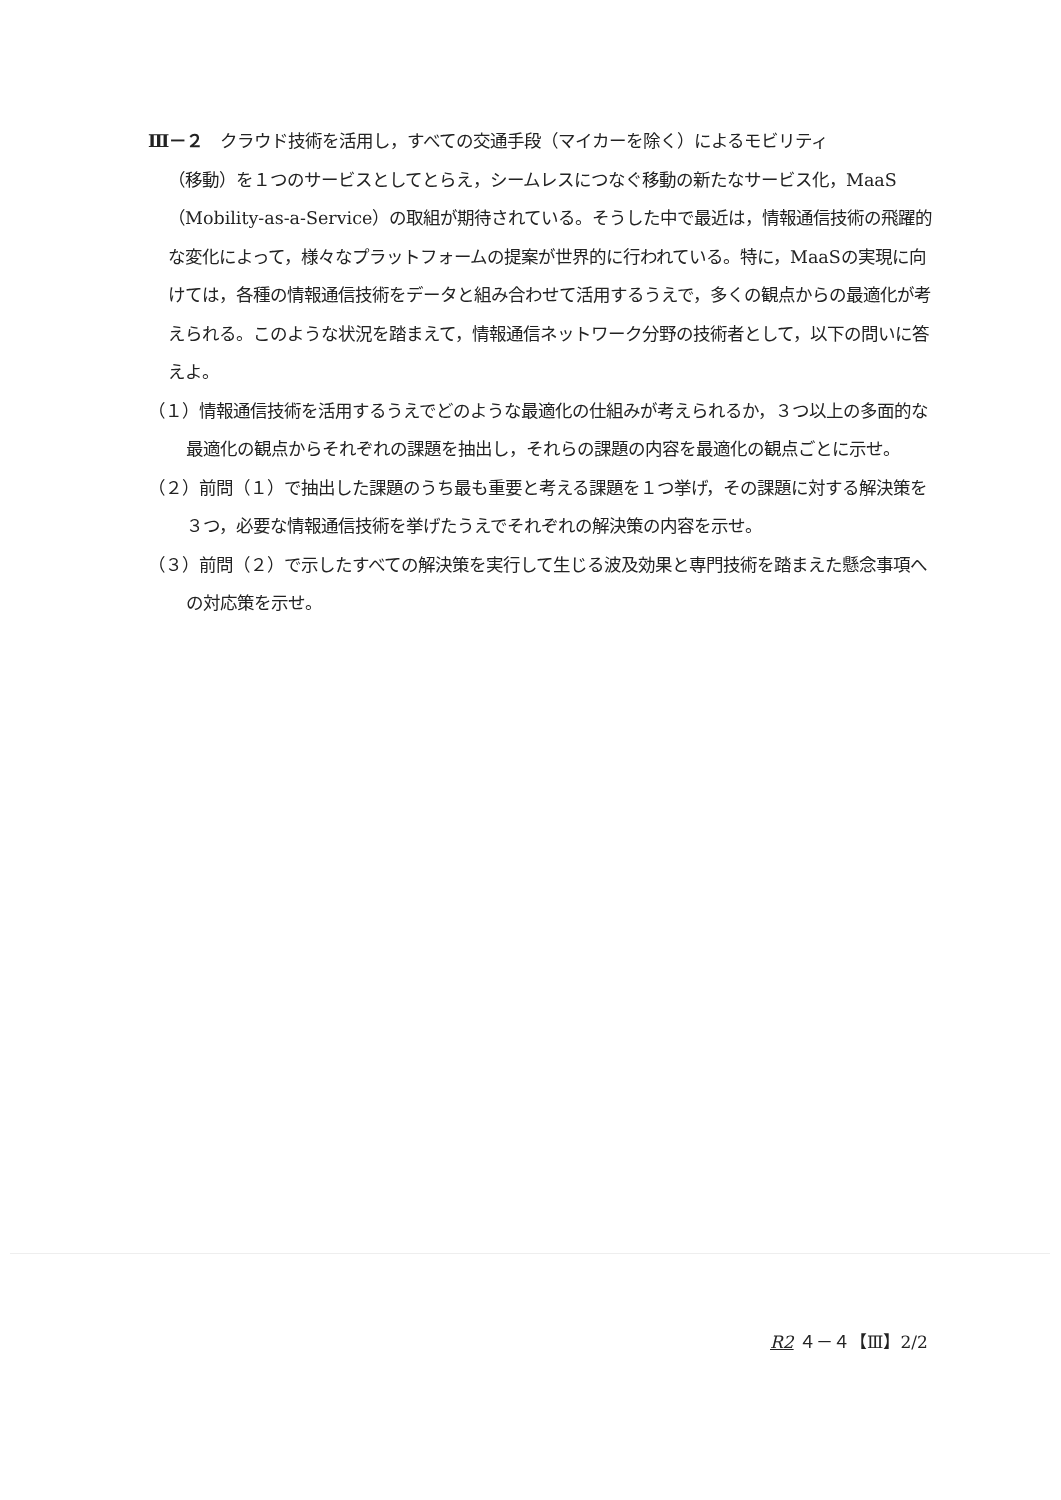Ⅲ－２　クラウド技術を活用し，すべての交通手段（マイカーを除く）によるモビリティ
（移動）を１つのサービスとしてとらえ，シームレスにつなぐ移動の新たなサービス化，MaaS（Mobility-as-a-Service）の取組が期待されている。そうした中で最近は，情報通信技術の飛躍的な変化によって，様々なプラットフォームの提案が世界的に行われている。特に，MaaSの実現に向けては，各種の情報通信技術をデータと組み合わせて活用するうえで，多くの観点からの最適化が考えられる。このような状況を踏まえて，情報通信ネットワーク分野の技術者として，以下の問いに答えよ。
（１）情報通信技術を活用するうえでどのような最適化の仕組みが考えられるか，３つ以上の多面的な最適化の観点からそれぞれの課題を抽出し，それらの課題の内容を最適化の観点ごとに示せ。
（２）前問（１）で抽出した課題のうち最も重要と考える課題を１つ挙げ，その課題に対する解決策を３つ，必要な情報通信技術を挙げたうえでそれぞれの解決策の内容を示せ。
（３）前問（２）で示したすべての解決策を実行して生じる波及効果と専門技術を踏まえた懸念事項への対応策を示せ。
R2 ４－４【Ⅲ】2/2